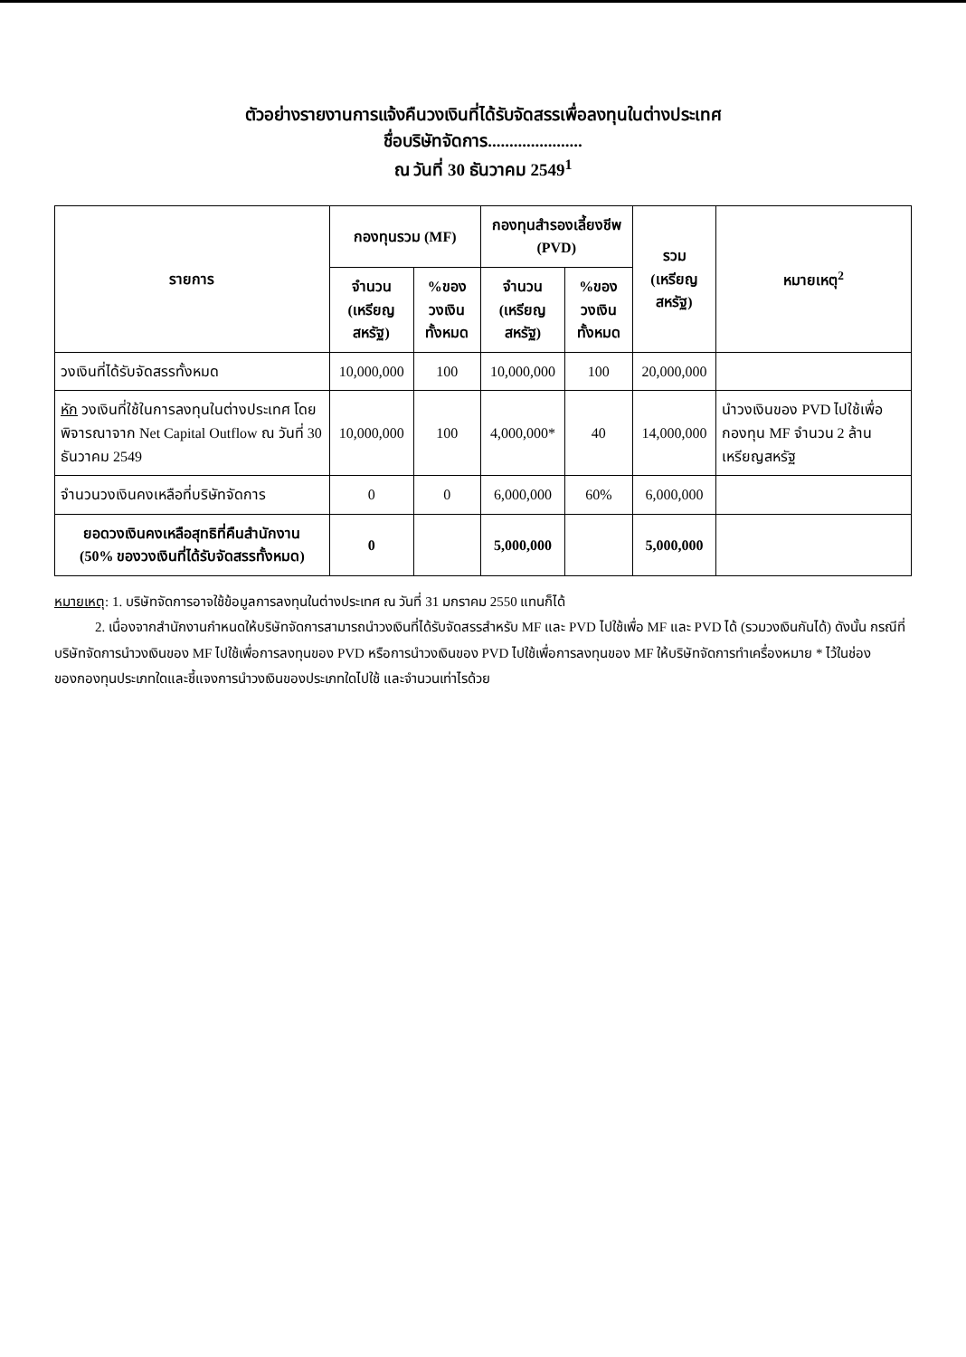ตัวอย่างรายงานการแจ้งคืนวงเงินที่ได้รับจัดสรรเพื่อลงทุนในต่างประเทศ
ชื่อบริษัทจัดการ......................
ณ วันที่ 30 ธันวาคม 2549<sup>1</sup>
| รายการ | กองทุนรวม (MF) | | กองทุนสำรองเลี้ยงชีพ (PVD) | | รวม (เหรียญสหรัฐ) | หมายเหตุ<sup>2</sup> |
| --- | --- | --- | --- | --- | --- | --- |
| | จำนวน (เหรียญสหรัฐ) | %ของวงเงิน ทั้งหมด | จำนวน (เหรียญสหรัฐ) | %ของวงเงิน ทั้งหมด | | |
| วงเงินที่ได้รับจัดสรรทั้งหมด | 10,000,000 | 100 | 10,000,000 | 100 | 20,000,000 | |
| หัก วงเงินที่ใช้ในการลงทุนในต่างประเทศ โดยพิจารณาจาก Net Capital Outflow ณ วันที่ 30 ธันวาคม 2549 | 10,000,000 | 100 | 4,000,000* | 40 | 14,000,000 | นำวงเงินของ PVD ไปใช้เพื่อกองทุน MF จำนวน 2 ล้านเหรียญสหรัฐ |
| จำนวนวงเงินคงเหลือที่บริษัทจัดการ | 0 | 0 | 6,000,000 | 60% | 6,000,000 | |
| ยอดวงเงินคงเหลือสุทธิที่คืนสำนักงาน (50% ของวงเงินที่ได้รับจัดสรรทั้งหมด) | 0 | | 5,000,000 | | 5,000,000 | |
หมายเหตุ: 1. บริษัทจัดการอาจใช้ข้อมูลการลงทุนในต่างประเทศ ณ วันที่ 31 มกราคม 2550 แทนก็ได้
2. เนื่องจากสำนักงานกำหนดให้บริษัทจัดการสามารถนำวงเงินที่ได้รับจัดสรรสำหรับ MF และ PVD ไปใช้เพื่อ MF และ PVD ได้ (รวมวงเงินกันได้) ดังนั้น กรณีที่บริษัทจัดการนำวงเงินของ MF ไปใช้เพื่อการลงทุนของ PVD หรือการนำวงเงินของ PVD ไปใช้เพื่อการลงทุนของ MF ให้บริษัทจัดการทำเครื่องหมาย * ไว้ในช่องของกองทุนประเภทใดและชี้แจงการนำวงเงินของประเภทใดไปใช้ และจำนวนเท่าไรด้วย